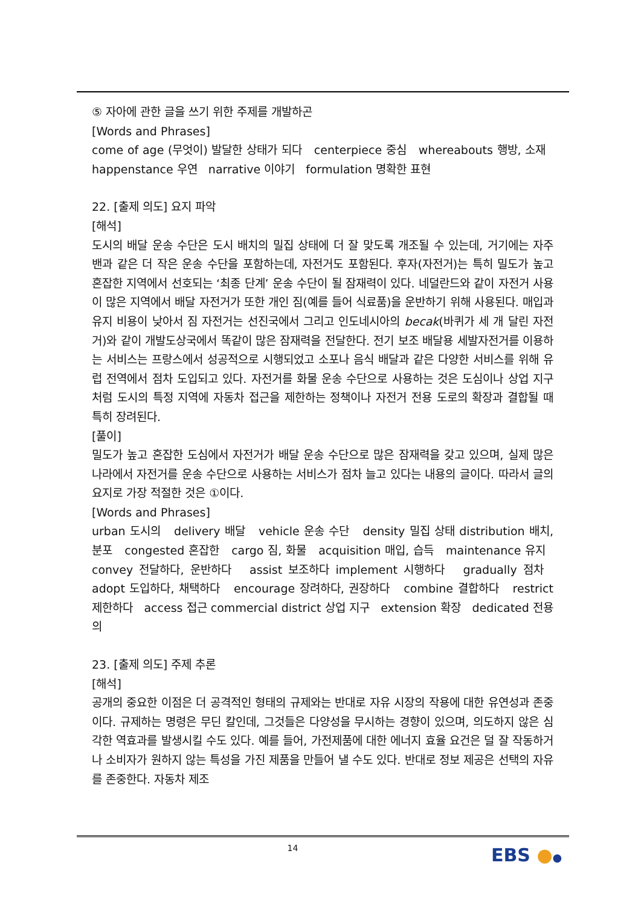⑤ 자아에 관한 글을 쓰기 위한 주제를 개발하곤
[Words and Phrases]
come of age (무엇이) 발달한 상태가 되다 centerpiece 중심 whereabouts 행방, 소재 happenstance 우연 narrative 이야기 formulation 명확한 표현
22. [출제 의도] 요지 파악
[해석]
도시의 배달 운송 수단은 도시 배치의 밀집 상태에 더 잘 맞도록 개조될 수 있는데, 거기에는 자주 밴과 같은 더 작은 운송 수단을 포함하는데, 자전거도 포함된다. 후자(자전거)는 특히 밀도가 높고 혼잡한 지역에서 선호되는 ‘최종 단계’ 운송 수단이 될 잠재력이 있다. 네덜란드와 같이 자전거 사용이 많은 지역에서 배달 자전거가 또한 개인 짐(예를 들어 식료품)을 운반하기 위해 사용된다. 매입과 유지 비용이 낮아서 짐 자전거는 선진국에서 그리고 인도네시아의 becak(바퀴가 세 개 달린 자전거)와 같이 개발도상국에서 똑같이 많은 잠재력을 전달한다. 전기 보조 배달용 세발자전거를 이용하는 서비스는 프랑스에서 성공적으로 시행되었고 소포나 음식 배달과 같은 다양한 서비스를 위해 유럽 전역에서 점차 도입되고 있다. 자전거를 화물 운송 수단으로 사용하는 것은 도심이나 상업 지구처럼 도시의 특정 지역에 자동차 접근을 제한하는 정책이나 자전거 전용 도로의 확장과 결합될 때 특히 장려된다.
[풀이]
밀도가 높고 혼잡한 도심에서 자전거가 배달 운송 수단으로 많은 잠재력을 갖고 있으며, 실제 많은 나라에서 자전거를 운송 수단으로 사용하는 서비스가 점차 늘고 있다는 내용의 글이다. 따라서 글의 요지로 가장 적절한 것은 ①이다.
[Words and Phrases]
urban 도시의 delivery 배달 vehicle 운송 수단 density 밀집 상태 distribution 배치, 분포 congested 혼잡한 cargo 짐, 화물 acquisition 매입, 습득 maintenance 유지 convey 전달하다, 운반하다 assist 보조하다 implement 시행하다 gradually 점차 adopt 도입하다, 채택하다 encourage 장려하다, 권장하다 combine 결합하다 restrict 제한하다 access 접근 commercial district 상업 지구 extension 확장 dedicated 전용의
23. [출제 의도] 주제 추론
[해석]
공개의 중요한 이점은 더 공격적인 형태의 규제와는 반대로 자유 시장의 작용에 대한 유연성과 존중이다. 규제하는 명령은 무딘 칼인데, 그것들은 다양성을 무시하는 경향이 있으며, 의도하지 않은 심각한 역효과를 발생시킬 수도 있다. 예를 들어, 가전제품에 대한 에너지 효율 요건은 덜 잘 작동하거나 소비자가 원하지 않는 특성을 가진 제품을 만들어 낼 수도 있다. 반대로 정보 제공은 선택의 자유를 존중한다. 자동차 제조
14 EBS ●●